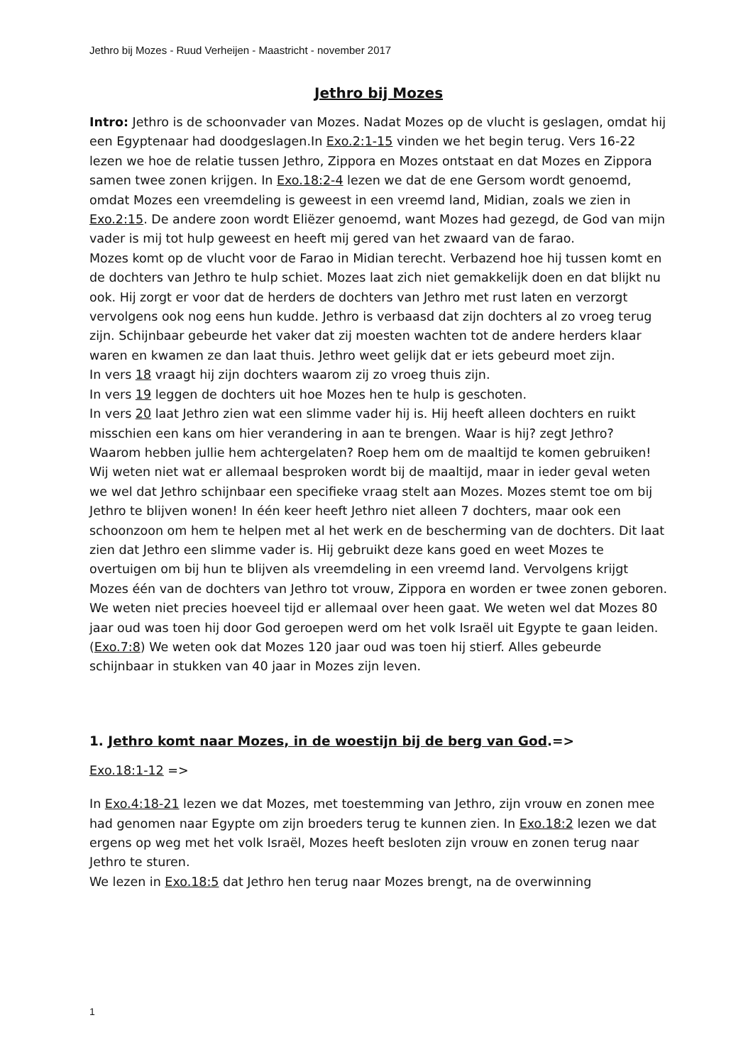Jethro bij Mozes - Ruud Verheijen - Maastricht - november 2017
Jethro bij Mozes
Intro: Jethro is de schoonvader van Mozes. Nadat Mozes op de vlucht is geslagen, omdat hij een Egyptenaar had doodgeslagen.In Exo.2:1-15 vinden we het begin terug. Vers 16-22 lezen we hoe de relatie tussen Jethro, Zippora en Mozes ontstaat en dat Mozes en Zippora samen twee zonen krijgen. In Exo.18:2-4 lezen we dat de ene Gersom wordt genoemd, omdat Mozes een vreemdeling is geweest in een vreemd land, Midian, zoals we zien in Exo.2:15. De andere zoon wordt Eliëzer genoemd, want Mozes had gezegd, de God van mijn vader is mij tot hulp geweest en heeft mij gered van het zwaard van de farao.
Mozes komt op de vlucht voor de Farao in Midian terecht. Verbazend hoe hij tussen komt en de dochters van Jethro te hulp schiet. Mozes laat zich niet gemakkelijk doen en dat blijkt nu ook. Hij zorgt er voor dat de herders de dochters van Jethro met rust laten en verzorgt vervolgens ook nog eens hun kudde. Jethro is verbaasd dat zijn dochters al zo vroeg terug zijn. Schijnbaar gebeurde het vaker dat zij moesten wachten tot de andere herders klaar waren en kwamen ze dan laat thuis. Jethro weet gelijk dat er iets gebeurd moet zijn.
In vers 18 vraagt hij zijn dochters waarom zij zo vroeg thuis zijn.
In vers 19 leggen de dochters uit hoe Mozes hen te hulp is geschoten.
In vers 20 laat Jethro zien wat een slimme vader hij is. Hij heeft alleen dochters en ruikt misschien een kans om hier verandering in aan te brengen. Waar is hij? zegt Jethro? Waarom hebben jullie hem achtergelaten? Roep hem om de maaltijd te komen gebruiken!
Wij weten niet wat er allemaal besproken wordt bij de maaltijd, maar in ieder geval weten we wel dat Jethro schijnbaar een specifieke vraag stelt aan Mozes. Mozes stemt toe om bij Jethro te blijven wonen! In één keer heeft Jethro niet alleen 7 dochters, maar ook een schoonzoon om hem te helpen met al het werk en de bescherming van de dochters. Dit laat zien dat Jethro een slimme vader is. Hij gebruikt deze kans goed en weet Mozes te overtuigen om bij hun te blijven als vreemdeling in een vreemd land. Vervolgens krijgt Mozes één van de dochters van Jethro tot vrouw, Zippora en worden er twee zonen geboren. We weten niet precies hoeveel tijd er allemaal over heen gaat. We weten wel dat Mozes 80 jaar oud was toen hij door God geroepen werd om het volk Israël uit Egypte te gaan leiden. (Exo.7:8) We weten ook dat Mozes 120 jaar oud was toen hij stierf. Alles gebeurde schijnbaar in stukken van 40 jaar in Mozes zijn leven.
1. Jethro komt naar Mozes, in de woestijn bij de berg van God.=>
Exo.18:1-12 =>
In Exo.4:18-21 lezen we dat Mozes, met toestemming van Jethro, zijn vrouw en zonen mee had genomen naar Egypte om zijn broeders terug te kunnen zien. In Exo.18:2 lezen we dat ergens op weg met het volk Israël, Mozes heeft besloten zijn vrouw en zonen terug naar Jethro te sturen.
We lezen in Exo.18:5 dat Jethro hen terug naar Mozes brengt, na de overwinning
1